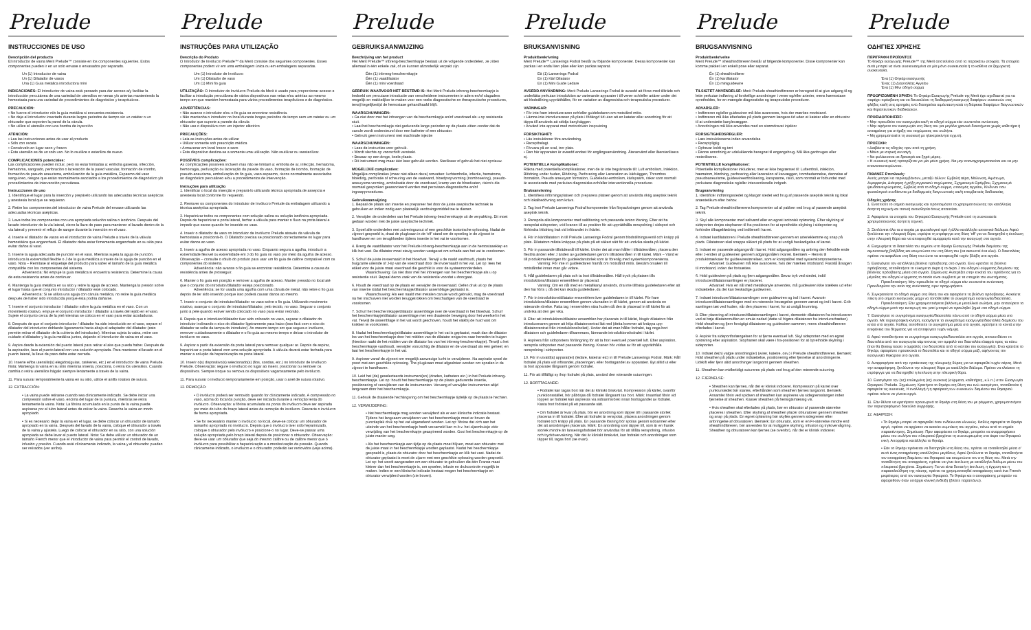Prelude
INSTRUCCIONES DE USO
Descripción del producto
El introductor de vaina Merit Prelude™ consiste en los componentes siguientes. Estos componentes pueden ir en un solo envase o envasados por separado.
Un (1) Introductor de vaina
Un (1) Dilatador de vasos
Una (1) Guía metálica introductora mini
INDICACIONES: El Introductor de vaina está pensado para dar acceso a/y facilitar la introducción percutánea de una variedad de utensilios en venas y/o arterias manteniendo la hemostasia para una variedad de procedimientos de diagnóstico y terapéuticos.
PRECAUCIÓN:
• No fuerce el introductor ni/o la guía metálica si encuentra resistencia.
• No deje el introductor insertado durante largos periodos de tiempo sin un catéter o un obturador que soporten la pared de la cánula.
• No utilice el utensilio con una bomba de inyección
ATENCIÓN:
• Lea las instrucciones antes de usar el producto
• Sólo con receta
• Consérvelo en lugar seco y fresco
• Este utensilio es de un solo uso. No lo reutilice o esterilice de nuevo.
COMPLICACIONES potenciales:
Las complicaciones pueden incluir, pero no estar limitadas a: embolia gaseosa, infección, hematoma, sangrado, perforación o laceración de la pared vascular, formación de trombo, formación de pseudo aneurisma, embolización de la guía metálica, Espasmo del vaso sanguíneo, riesgos que están normalmente asociados a los procedimientos de diagnóstico y/o procedimientos de intervención percutánea.
Instrucciones de uso
1. Identifique el lugar para la inserción y prepárelo utilizando las adecuadas técnicas asépticas y anestesia local que se requieran.
2. Retire los componentes del introductor de vaina Prelude del envase utilizando las adecuadas técnicas asépticas.
3. Lave todos los componentes con una apropiada solución salina o isotónica. Después del lavado introductor de la vía lateral, cierre la llave de paso para mantener el lavado dentro de la vía lateral y prevenir el reflujo de sangre durante la inserción en el vaso.
4. Inserte el dilatador de vasos en el introductor de vaina Prelude a través de la válvula hemostática que enganchará. El dilatador debe estar firmemente enganchado en su sitio para evitar daños al vaso.
5. Inserte la aguja adecuada de punción en el vaso. Mientras sujeta la aguja de punción, introduzca la extremidad flexible o J de la guía metálica a través de la aguja de punción en el vaso. Nota – Remítase al etiquetaje del producto para saber el tamaño de la guía metálica compatible con los componentes del sistema.
Advertencia: No empuje la guía metálica si encuentra resistencia. Determine la causa de esta resistencia antes de continuar.
6. Mantenga la guía metálica en su sitio y retire la aguja de acceso. Mantenga la presión sobre el lugar hasta que el conjunto introductor / dilatador esté colocado.
Advertencia: Si se utiliza una aguja con cánula metálica, no retire la guía metálica después de haber sido introducida porque ésta podría dañarse.
7. Inserte el conjunto introductor / dilatador sobre la guía metálica en el vaso. Con un movimiento rotativo, empuje el conjunto introductor / dilatador a través del tejido en el vaso. Sujete el conjunto cerca de la piel mientras se coloca en el vaso para evitar acodaduras.
8. Después de que el conjunto introductor / dilatador ha sido introducido en el vaso, separe el dilatador del introductor doblando ligeramente hacia abajo el adaptador del dilatador (esto permite retirar el dilatador de la cubierta del introductor). Mientras sujeta la vaina, retire con cuidado el dilatador y la guía metálica juntos, dejando el introductor de vaina en el vaso.
9. Aspire desde la extensión del puerto lateral para retirar el aire que pueda haber. Después de la aspiración, lave el puerto lateral con una solución apropiada. Para mantener el lavado en el puerto lateral, la llave de paso debe estar cerrada.
10. Inserte el/los utensilio(s) elegidos(guías, catéteres, etc.) en el introductor de vaina Prelude. Nota: Mantenga la vaina en su sitio mientras inserta, posiciona, o retira los utensilios. Cuando cambia o retira utensilios hágalo siempre lentamente a través de la vaina.
11. Para suturar temporalmente la vaina en su sitio, utilice el anillo rotativo de sutura.
12. EXTRACCIÓN:
• La vaina puede retirarse cuando sea clínicamente indicado. Se debe iniciar una compresión sobre el vaso, encima del lugar de la puntura, mientras se retira lentamente la vaina. Nota: La fibrina acumulada en la punta de la vaina puede aspirarse por el tubo lateral antes de retirar la vaina. Deseche la vaina en modo apropiado.
• Si es necesario dejar la vaina en el lugar, se debe colocar un obturador de tamaño apropiado en la vaina. Después del lavado de la vaina, coloque el obturador a través de la vaina y ajústela. Luego de colocar el obturador en su sitio, con una solución apropiada se debe lavar el puerto lateral. Nota: Se debe utilizar un obturador de un tamaño French menor que el introductor de vaina para permitir el control de lavado, infusión y presión. Cuando esté clínicamente indicado, la vaina y el obturador pueden ser retirados (ver arriba).
Prelude
INSTRUÇÕES PARA UTILIZAÇÃO
Descrição do Produto
O Introdutor de Invólucro Prelude™ da Merit consiste dos seguintes componentes. Esses componentes podem vir em uma embalagem única ou em embalagens separadas.
Um (1) Introdutor de Invólucro
Um (1) Dilatador de vaso
Um (1) Mini fio guia
UTILIZAÇÃO: O Introdutor de Invólucro Prelude da Merit é usado para proporcionar acesso e facilitar a introdução percutânea de vários dispositivos nas veias e/ou artérias ao mesmo tempo em que mantém hemostasia para vários procedimentos terapêuticos e de diagnóstico.
ADVERTÊNCIAS:
• Não avance o introdutor e/ou o fio guia se encontrar resistência.
• Não mantenha o introdutor no local durante longos períodos de tempo sem um cateter ou um obturador que suporte a parede da cânula
• Não use o dispositivo com um injector eléctrico
PRECAUÇÕES:
• Leia as instruções antes de utilizar
• Utilizar somente sob prescrição médica
• Armazenar em local fresco e seco
• Este dispositivo destina-se a somente uma utilização. Não reutilizar ou reesterilizar.
POSSÍVEIS complicações:
As complicações possíveis incluem mas não se limitam a: embolia de ar, infecção, hematoma, hemorragia, perfuração ou laceração da parede do vaso, formação de trombo, formação de pseudo-aneurisma, embolização do fio guia, vaso espasmo, riscos normalmente associados ao diagnóstico percutâneo e/ou a procedimentos de intervenção.
Instruções para utilização
1. Identificar o local da inserção e prepará-lo utilizando técnica apropriada de assepcia e anestesia local conforme for requerido.
2. Remover os componentes do Introdutor de Invólucro Prelude da embalagem utilizando a técnica asséptica apropriada.
3. Heparinizar todos os componentes com solução salina ou solução isotônica apropriada. Depois de heparinizar a porta lateral, fechar a válvula para manter o fluxo na porta lateral e impedir que escoe quando for inserido no vaso.
4. Inserir o dilatador de vaso no Introdutor de Invólucro Prelude através da válvula de hemostasia e posicioná-lo. O Dilatador precisa se posicionado correctamente no lugar para evitar danos ao vaso.
5. Inserir a agulha de acesso apropriada no vaso. Enquanto segura a agulha, introduzir a extremidade flexível ou extremidade em J do fio guia no vaso por meio da agulha de acesso. Observação – consulte o rótulo do produto para usar um fio guia de calibre compatível com os componentes do sistema.
Advertência: não avance o fio guia se encontrar resistência. Determine a causa da resistência antes de prosseguir.
6. Manter o fio guia em posição e remover a agulha de acesso. Manter pressão no local até que o conjunto do introdutor/dilatador esteja posicionado.
Advertência: se for usada uma agulha com uma cânula de metal, não retire o fio guia depois de ter sido inserido porque isso poderá causar danos ao mesmo.
7. Inserir o conjunto de introdutor/dilatador no vaso sobre o fio guia. Utilizando movimento rotativo, avançar o conjunto de introdutor/dilatador, pelo tecido, no vaso. Segurar o conjunto junto à pele quando estiver sendo colocado no vaso para evitar retorsão.
8. Depois que o introdutor/dilatador tiver sido colocado no vaso, separar o dilatador do introdutor inclinando o eixo do dilatador ligeiramente para baixo (isso fará com o eixo do dilatador se solte da tampa do introdutor). Ao mesmo tempo em que segura o invólucro, remover cuidadosamente o dilatador e o fio guia ao mesmo tempo e deixar o introdutor de invólucro no vaso.
9. Aspirar a partir da extensão da porta lateral para remover qualquer ar. Depois de aspirar, heparinizar a porta lateral com uma solução apropriada. A válvula deverá estar fechada para manter a solução de heparinização na porta lateral.
10. Inserir o(s) dispositivo(s) selecionado(s) (fios, sondas, etc.) no Introdutor de Invólucro Prelude. Observação: segure o invólucro no lugar ao inserir, posicionar ou remover os dispositivos. Sempre troque ou remova os dispositivos vagarosamente pelo invólucro.
11. Para suturar o invólucro temporariamente em posição, usar o anel de sutura rotativo.
12. REMOÇÃO:
• O invólucro poderá ser removido quando for clinicamente indicado. A compressão no vaso, acima do local da punção, deve ser iniciada durante a remoção lenta do invólucro. Observação: a fibrina acumulada na ponta do invólucro deve ser aspirada por meio do tubo do braço lateral antes da remoção do invólucro. Descarte o invólucro de forma apropriada.
• Se for necessário manter o invólucro no local, deve-se colocar um obturador de tamanho apropriado no invólucro. Depois que o invólucro tiver sido heparinizado, coloque o obturador pelo invólucro e posicione-o no lugar. Deve-se passar uma solução apropriada pelo braço lateral depois de posicionar o obturador. Observação: deve-se usar um obturador que seja do mesmo calibre ou de calibre menor que o invólucro para possibilitar a heparinização e a monitorização da pressão. Quando clinicamente indicado, o invólucro e o obturador poderão ser removidos (veja acima).
Prelude
GEBRUIKSAANWIJZING
Beschrijving van het product
Het Merit Prelude™ inbreng-beschermkapje bestaat uit de volgende onderdelen, ze zitten allemaal in één enkele zak, of ze kunnen afzonderlijk verpakt zijn.
Één (1) inbreng-beschermkapje
Één (1) vaatdilatator
Één (1) mini voerdraad
GEBRUIK WAARVOOR HET BESTEMD IS: Het Merit Prelude inbreng-beschermkapje is bedoeld om percutane introductie van verscheidene instrumenten in aders en/of slagaders mogelijk en makkelijker te maken voor een reeks diagnostische en therapeutische procedures, terwijl tegelijkertijd de hemostase gehandhaafd blijft.
WAARSCHUWINGEN:
• Ga niet door met het inbrengen van de beschermkapje en/of voerdraad als u op resistentie stuit.
• Laat het beschermkapje niet gedurende lange perioden op de plaats zitten zonder dat de canule wordt ondersteund door een katheter of een obturator.
• Gebruik geen instrument met machinale injectie
WAARSCHUWINGEN:
• Lees de instructies voor gebruik.
• Wordt slechts op voorschrift verstrekt.
• Bewaar op een droge, koele plaats.
• Dit instrument mag maar één keer gebruikt worden. Steriliseer of gebruik het niet opnieuw.
MOGELIJKE complicaties:
Mogelijke complicaties (maar niet alleen deze) omvatten: luchtembolie, infectie, hematoma, bloeding, perforatie of scheuring van de vaatwand, bloedpropvorming (trombosering), pseudo-aneurysma vorming, embolisatie door de voerdraad, kramp van de bloedvaten, risico's die normaal gesproken geassocieerd worden met percutaan-diagnostische en/of ingreepprocedures.
Gebruiksaanwijzing
1. Bepaal de plaats van insertie en prepareer het door de juiste aseptische techniek te gebruiken en indien nodig een plaatselijk verdovingsmiddel toe te dienen.
2. Verwijder de onderdelen van het Prelude inbreng-beschermkapje uit de verpakking. Dit moet gedaan worden met de juiste aseptische techniek.
3. Spoel alle onderdelen met zuiveringszout of een geschikte isotonische oplossing. Nadat de zijpoort gespoeld is, draai de plugkraan in de 'off' stand om de spoeling in de zijpoort te handhaven en om terugbloeden tijdens insertie in het vat te voorkomen.
4. Breng de vaatdilatator voor het Prelude inbreng-beschermkapje aan in de hemostaseklep en klik het vast. De dilatator moet stevig worden vastgezet om schade aan het vat te voorkomen.
5. Schuif de juiste invoernaald in het bloedvat. Terwijl u de naald vasthoudt, plaats het buigzame uiteinde of J-tip van de voerdraad door de invoernaald in het vat. Let op: lees het etiket voor de juiste maat voerdraad die geschikt is voor de systeemonderdelen.
Waarschuwing: Ga niet door met het inbrengen van het beschermkapje als u op resistentie stuit. Bepaal deroo zaak van de resistentie voordat u doorgaat.
6. Houdt de voerdraad op de plaats en verwijder de invoernaald. Oefen druk uit op de plaats van insertie totdat het beschermkapje/dilatator assemblage geplaatst is.
Waarschuwing: Als een naald met metalen canule wordt gebruikt, mag de voerdraad na het inschuiven niet worden teruggetrokken om beschadigen van de voerdraad te voorkomen.
7. Schuif het beschermkapje/dilatator assemblage over de voerdraad in het bloedvat. Schuif het beschermkapje/dilatator assemblage met een draaiende beweging door het weefsel in het vat. Terwijl de assemblage in het vat wordt geschoven, houdt het vlakbij de huid vast om knikken te voorkomen.
8. Nadat het beschermkapje/dilatator assemblage in het vat is geplaatst, maak dan de dilatator los van het beschermkapje door het midden van de dilatator enigszins naar beneden te buigen (hierdoor raakt de het midden van de dilatator los van het inbreng-beschermkapje). Terwijl u het beschermkapje vasthoudt, verwijder voorzichtig de dilatator en de voerdraad als één geheel, en laat het beschermkapje in het vat.
9. Aspireer vanaf de zijpoort om mogelijk aanwezige lucht te verwijderen. Na aspiratie spoel de poort met een geschikte oplossing. The plugkraan moet afgesloten worden om spoelen in de zijpoort te handhaven.
10. Leid het (de) geselecteerde instrument(en) (draden, katheters etc.) in het Prelude inbreng-beschermkapje. Let op: houdt het beschermkapje op de plaats gedurende insertie, positionering of verwijderen van de instrumenten. Vervang of verwijder instrumenten altijd langzaam door het beschermkapje.
11. Gebruik de draaiende hechtingsring om het beschermkapje tijdelijk op de plaats te hechten.
12. VERWIJDERING:
• Het beschermkapje mag worden verwijderd als er een klinische indicatie bestaat. Tijdens het langzaam verwijderen van het beschermkapje moet er boven de punctieplek druk op het vat uitgeoefend worden. Let op: fibrine dat zich aan het uiteinde van het beschermkapje heeft verzameld kan m.b.v. het zijarmbuisje vóór verwijding van het beschermkapje geaspireerd worden. Gooi het beschermkapje op de juiste manier weg.
• Als het beschermkapje een tijdje op de plaats moet blijven, moet een obturator met de juiste maat in het beschermkapje worden geplaatst. Nadat het beschermkapje gespoeld is, plaats de obturator door het beschermkapje en klik het vast. Nadat de obturator geplaatst is moet de zijarm met een geschikte oplossing worden gespoeld. Let op: het wordt aangeraden om een obturator te gebruiken die één Franse maat kleiner dan het beschermkapje is, om spoelen, infusie en drukcontrole mogelijk te maken. Indien er een klinische indicatie bestaat mogen het beschermkapje en obturator verwijderd worden (zie boven).
Prelude
BRUKSANVISNING
Produktbeskrivning
Merit Prelude™ Lanserings Fodral består av följande komponenter. Dessa komponenter kan packas i en enda liten påse eller kan packas separat.
Ett (1) Lanserings Fodral
En (1) Kärl Dilatator
En (1) Mini Guide Ledare
AVSEDD ANVÄNDNING: Merit Prelude Lanserings Fodral är avsedd att förse med tillträde och underlätta perkutan introduktion av varierande apparater i till vener och/eller artärer under det att blodstillning upprätthålles, för en variation av diagnosiska och terapeutiska procedurer.
VARNINGAR:
• För inte fram introduceraren och/eller guideledaren om motstånd möts.
• Lämna inte introduceraren på plats i förlängd tid utan att en kateter eller anordning för att täppa till används att stödja kanylväggen.
• Använd inte apparat med motordriven insprutning
FÖRSIKTIGHET:
• Läs instruktioner före användning.
• Receptbelagt.
• Förvara på en sval, torr plats.
• Den här apparaten är avsedd endast för engångsanvändning. Återanvänd eller återsterilisera ej.
POTENTIELLA Komplikationer:
Räkna med potentiella komplikationer, men de är inte begränsade till: Luft embolism, Infektion, Blödning under huden, Blödning, Perforering eller Laceration av kärlväggen, Thrombos formation, Pseudo aneurysm formation, Guideledar-embolism, kärlspasm, risker som normalt är associerade med perkutan diagnosiska och/eller interventionella procedurer.
Bruksanvisning
1. Identifiera införningsplatsen och preparera platsen genom att använda riktig aseptisk teknik och lokalbedövning som krävs.
2. Tag bort Prelude Lanserings Fodral komponenter från förpackningen genom att använda aseptisk teknik.
3. Renspola alla komponenter med saltlösning och passande isoton lösning. Efter att ha renspolat sidoporten, vrid kranen till av position för att upprätthålla renspolning i sidoport och förhindra blödning bak vid införandet in i kärlet.
4. För in kärldilatatorn in till Prelude Lanserings Fodral genom blodstillningsventil och knäpp på plats. Dilatatorn måste knäppas på plats på ett säkert sätt för att undvika skada på kärlet.
5. För in passande tillträdesnål till kärlet. Under det att man håller i tillträdesnålen, placera den flexibla änden eller J änden av guideledaren genom tillträdesnålen in till kärlet. Märk – Vänd er till produktmarkeringen för guideledarstorlek som är förenlig med systemkomponenterna.
Varning: För inte in guideledaren framåt om motstånd möts. Bestäm orsaken till motståndet innan man går vidare.
6. Håll guideledaren på plats och ta bort tillträdesnålen. Håll tryck på platsen tills introduktions/dilatator ensemblem är placerad.
Varning: Om en nål med en metallkanyl används, dra inte tillbaka guideledaren efter att den har förts i, då det kan skada guideledaren.
7. För in introduktions/dilatator ensemblem över guideledaren in till kärlet. För fram introduktions/dilatator ensemblem genom vävnaden in till kärlet, genom att använda en roterande rörelse. Fatta tag i ensemblen nära huden då den är placerad in till kärlet för att undvika att den ger vika.
8. Efter att introduktions/dilatator ensemblen har placerats in till kärlet, lösgör dilatatorn från introduceraren genom att böja dilatatorcentrat lätt ned (detta kommer att knäppa upp dilatatorcentrat från introduktionslocket). Under det att man håller fodralet, tag noga bort dilatatorn och guideledaren tillsammans, lämnande introduktionsfodralet i kärlet.
9. Aspirera från sidoportens förlängning för att ta bort eventuell potentiell luft. Efter aspiration, renspola sidoporten med passande lösning. Kranen bör vridas av för att upprätthålla renspolning i sidoporten.
10. För in utvald(a) apparat(er) (ledare, katetrar etc) in till Prelude Lanserings Fodral. Märk: Håll fodralet på plats vid införandet, placeringen, eller borttagandet av apparaten. Byt alltid ut eller ta bort apparater långsamt genom fodralet.
11. För att tillfälligt sy ihop fodralet på plats, använd den roterande suturringen.
12. BORTTAGANDE:
• Fodralet kan tagas bort när det är kliniskt önskvärt. Kompression på kärlet, ovanför punktionsstället, bör påbörjas då fodralet långsamt tas bort. Märk: Insamlad fibrin vid toppen av fodralet kan aspireras via sidoarmsröret innan borttagandet av fodralet. Kasta bort fodralet på ett passande sätt.
• Om fodralet är kvar på plats, bör en anordning som täpper till i passande storlek placeras in till fodralet. Efter att fodralet är renspolat, placera anordningen genom fodralet och knäpp på plats. En passande lösning bör spolas genom sidoarmen efter det att anordningen placerats. Märk: En anordning som täpper till, som är en fransk storlek mindre än lanseringsfodralet bör användas för att tillåta renspolning, infusion och tryckövervakning. När det är kliniskt önskvärt, kan fodralet och anordningen som täpper till, tagas bort (se ovan).
Prelude
BRUGSANVISNING
Produktbeskrivelse
Merit Prelude™ sheathindføreren består af følgende komponenter. Disse komponenter kan komme pakket i en enkelt pose eller separat.
Én (1) sheathindfører
Én (1) kardilatator
Én (1) miniguidewire
TILSIGTET ANVENDELSE: Merit Prelude sheathindføreren er beregnet til at give adgang til og lette perkutan indføring af forskellige anordninger i vener og/eller arterier, mens hæmostase opretholdes, for en mængde diagnostiske og terapeutiske procedurer.
ADVARSLER:
• Indføreren og/eller guidewiren må ikke avanceres, hvis der mærkes modstand.
• Indføreren må ikke efterlades på plads gennem længere tid uden et kateter eller en obturator til at understøtte kanylevæggen.
• Anordningen må ikke anvendes med en strømdrevet injektor
FORSIGTIGHEDSREGLER:
• Læs instruktionerne inden anvendelse
• Receptpligtig
• Opbevar koldt og tørt
• Denne anordning er udelukkende beregnet til engangsbrug. Må ikke genbruges eller resteriliseres.
POTENTIELLE komplikationer:
Potentielle komplikationer inkluderer, men er ikke begrænset til: Luftemboli, infektion, hæmatom, blødning, perforering eller laceration af karvæggen, trombedannelse, dannelse af pseudoaneurisme, guidewireembolisering, karspasme, risici, som normalt er forbundet med perkutane diagnostiske og/eller interventionelle indgreb.
Brugsanvisning
1. Identificér indføringsstedet og klargør stedet ved brug af passende aseptisk teknik og lokal anæstetikum efter behov.
2. Tag Prelude sheathindførerens komponenter ud af pakken ved brug af passende aseptisk teknik.
3. Skyl alle komponenter med saltvand eller en egnet isotonisk opløsning. Efter skylning af sideporten drejes stophanen til fra-positionen for at opretholde skylning i sideporten og forhindre tilbageblødning ved indførsel i karret.
4. Indsæt kardilatatoren i Prelude sheathindføreren gennem en arterieklemme og snap på plads. Dilatatoren skal snappe sikkert på plads for at undgå beskadigelse af karret.
5. Indsæt en passende adgangsnål i karret. Hold adgangsnålen og anbring den fleksible ende eller J-enden af guidewiren gennem adgangsnålen i karret. Bemærk – Henvis til produktmærkater for guidewirestørrelsen, som er kompatibel med systemkomponenterne.
Advarsel: Guidewiren må ikke avanceres, hvis der mærkes modstand. Fastslå årsagen til modstand, inden der fortsættes.
6. Hold guidewiren på plads og fjern adgangsnålen. Bevar tryk ved stedet, indtil introducer/dilatatorsamlingen er placeret.
Advarsel: Hvis en nål med metalkanyle anvendes, må guidewiren ikke trækkes ud efter indsættelse, da det kan beskadige guidewiren.
7. Indsæt introducer/dilatatorsamlingen over guidewiren og ind i karret. Avancér introducer/dilatatorsamlingen med en roterende bevægelse gennem vævet og ind i karret. Grib samlingen tæt ved huden, når den placeres i karret, for at undgå krumning.
8. Efter placering af introducer/dilatatorsamlingen i karret, demontér dilatatoren fra introduceren ved at bøje dilatatormuffen en smule nedad (dette vil frigøre dilatatoren fra introducerhætten). Hold sheathen og fjern forsigtigt dilatatoren og guidewiren sammen, mens sheathindføreren efterlades i karret.
9. Aspirér fra sideportforlængelsen for at fjerne eventuel luft. Skyl sideporten med en egnet opløsning efter aspiration. Stophanen skal være i fra-positionen for at opretholde skylning i sideporten.
10. Indsæt de(n) valgte anordning(er) (wirer, katetre, osv.) i Prelude sheathindføreren. Bemærk: Hold sheathen på plads under indsættelse, positionering eller fjernelse af anordningerne. Udskift eller fjern altid anordninger langsomt gennem sheathen.
11. Sheathen kan midlertidigt sutureres på plads ved brug af den roterende suturring.
12. FJERNELSE:
• Sheathen kan fjernes, når det er klinisk indiceret. Kompression på karret over punkturstedet bør startes, efterhånden som sheathen fjernes langsomt. Bemærk: Ansamlet fibrin ved spidsen af sheathen kan aspireres via sidegrensslangen inden fjernelse af sheathen. Kassér sheathen på hensigtsmæssig vis.
• Hvis sheathen skal efterlades på plads, bør en obturator af passende størrelse placeres i sheathen. Efter skylning af sheathen placér obturatoren gennem sheathen og snap på plads. En egnet opløsning bør skylles gennem sidegrenen efter anbringelse af obturatoren. Bemærk: En obturator, som er en Fr-størrelse mindre end sheathindføreren, bør anvendes for at muliggøre skylning, infusion og trykovervågning. Sheathen og obturatoren kan fjernes (se ovenfor), når det er klinisk indiceret.
Prelude
ΟΔΗΓΙΕΣ ΧΡΗΣΗΣ
ΠΕΡΙΓΡΑΦΗ ΠΡΟΪΟΝΤΟΣ
Το θηκάρι εισαγωγής Prelude™ της Merit αποτελείται από τα παρακάτω στοιχεία. Τα στοιχεία αυτά μπορεί να είναι συσκευασμένα σε μία μόνο συσκευασία ή το καθένα σε ξεχωριστή συσκευασία.
Ένα (1) Θηκάρι εισαγωγής
Ένας (1) Διαστολέας Αγγείου
Ένα (1) Μίνι οδηγό σύρμα
ΠΡΟΟΡΙΖΟΜΕΝΗ ΧΡΗΣΗ: Το Θηκάρι Εισαγωγής Prelude της Merit έχει σχεδιαστεί για να παρέχει πρόσβαση και να διευκολύνει τη διαδερμική εισαγωγή διαφόρων συσκευών στις φλέβες και/ή στις αρτηρίες ενώ διατηρείται αιμόσταση κατά τη διάρκεια διαφόρων διαγνωστικών και θεραπευτικών διαδικασιών.
ΠΡΟΕΙΔΟΠΟΙΗΣΕΙΣ:
• Μην προωθείτε τον εισαγωγέα και/ή το οδηγό σύρμα εάν συναντάτε αντίσταση.
• Μην αφήνετε τον εισαγωγέα στη θέση του για μεγάλα χρονικά διαστήματα χωρίς καθετήρα ή αποφράκτη για στήριξη του τοιχώματος του σωλήνα.
• Μη χρησιμοποιείτε τη συσκευή με ηλεκτροκίνητο εγχυτή.
ΠΡΟΣΟΧΗ:
• Διαβάστε τις οδηγίες πριν από τη χρήση.
• Μόνο με ιατρική συνταγή.
• Να φυλάσσεται σε δροσερό και ξηρό μέρος.
• Η συσκευή αυτή προορίζεται για μία μόνο χρήση. Να μην επαναχρησιμοποιείται και να μην επαναποστειρώνεται.
ΠΙΘΑΝΕΣ Επιπλοκές:
Αυτές μπορεί να περιλαμβάνουν, μεταξύ άλλων: Εμβολή αέρα, Μόλυνση, Αιμάτωμα, Αιμορραγία, Διάτρηση ή ρήξη αγγειακού τοιχώματος, Σχηματισμό Θρόμβου, Σχηματισμό ψευδοανευρύσματος, Εμβολή από το οδηγό σύρμα, σπασμός αγγείου, Κίνδυνοι που φυσιολογικά συνδέονται με διαδερμικές διαγνωστικές και/ή επεμβατικές διαδικασίες.
Οδηγίες χρήσης
1. Εντοπίστε το σημείο εισαγωγής και προετοιμάστε το χρησιμοποιώντας την κατάλληλη άσηπτη τεχνική και τοπική αναισθησία όπως απαιτείται.
2. Αφαιρέστε τα στοιχεία του Θηκαριού Εισαγωγής Prelude από τη συσκευασία χρησιμοποιώντας άσηπτη τεχνική.
3. Ξεπλύνετε όλα τα στοιχεία με φυσιολογικό ορό ή άλλο κατάλληλο ισοτονικό διάλυμα. Αφού ξεπλύνετε την πλευρική θύρα, στρέψτε τη στρόφιγγα στη θέση 'off' για να διατηρηθεί η έκπλυση στην πλευρική θύρα και να αποφευχθεί αιμορραγία κατά την εισαγωγή στο αγγείο.
4. Εισχωρήστε το διαστολέα του αγγείου στο θηκάρι Εισαγωγής Prelude διαμέσου της αιμοστατικής βαλβίδας και κουμπώστε τον στη θέση του (να ακουστεί ένα κλικ). Ο διαστολέας πρέπει να ασφαλίσει στη θέση του ώστε να αποφευχθεί τυχόν βλάβη στο αγγείο.
5. Εισαγάγετε την κατάλληλη βελόνα πρόσβασης στο αγγείο. Ενώ κρατάτε τη βελόνα πρόσβασης, τοποθετήστε το εύκαμπτο άκρο ή το άκρο J του οδηγού σύρματος διαμέσου της βελόνας πρόσβασης μέσα στο αγγείο. Σημείωση: Ανατρέξτε στην ετικέτα του προϊόντος για το μέγεθος του οδηγού σύρματος το οποίο είναι συμβατό με τα στοιχεία του συστήματος.
Προειδοποίηση: Μην προωθείτε το οδηγό σύρμα εάν συναντάτε αντίσταση. Προσδιορίστε την αιτία της αντίστασης πριν προχωρήσετε.
6. Συγκρατείστε το οδηγό σύρμα στη θέση του και αφαιρέστε τη βελόνα πρόσβασης. Ασκείστε πίεση στο σημείο εισαγωγής μέχρι να τοποθετηθεί το συγκρότημα εισαγωγέα/διαστολέα.
Προειδοποίηση: Εάν χρησιμοποιήσετε βελόνα με μεταλλικό σωλήνα, μην αποσύρετε το οδηγό σύρμα μετά την εισαγωγή του γιατί μπορεί να προκληθεί ζημιά στο οδηγό σύρμα.
7. Εισαγάγετε το συγκρότημα εισαγωγέα/διαστολέα πάνω από το οδηγό σύρμα μέσα στο αγγείο. Με περιστροφική κίνηση, εισαγάγετε το συγκρότημα εισαγωγέα/διαστολέα διαμέσου του ιστού στο αγγείο. Καθώς τοποθετείτε το συγκρότημα μέσα στο αγγείο, κρατήστε το κοντά στην επιφάνεια του δέρματος για να αποφύγετε τυχόν κάμψη.
8. Αφού τοποθετήσετε το συγκρότημα εισαγωγέα/διαστολέα στο αγγείο, αποσυνδέστε το διαστολέα από τον εισαγωγέα κάμπτοντας τον ομφαλό του διαστολέα ελαφρά προς τα κάτω (έτσι θα ξεκουμπώσει ο ομφαλός του διαστολέα από το καπάκι του εισαγωγέα). Ενώ κρατάτε το θηκάρι, αφαιρέστε προσεκτικά το διαστολέα και το οδηγό σύρμα μαζί, αφήνοντας τον εισαγωγέα θηκαριού στο αγγείο.
9. Αναρροφήστε από την προέκταση της πλευρικής θύρας για να αφαιρεθεί τυχόν αέρας. Μετά την αναρρόφηση, ξεπλύνετε την πλευρική θύρα με κατάλληλο διάλυμα. Πρέπει να κλείσετε τη στρόφιγγα για να διατηρηθεί η έκπλυση στην πλευρική θύρα.
10. Εισαγάγετε την (τις) επιλεγμένη (ες) συσκευή (σύρματα, καθετήρες, κ.λ.π.) στον Εισαγωγέα Θηκαριού Prelude. Σημείωση: Κρατήστε το θηκάρι στη θέση του ενώ εισαγάγετε, τοποθετείτε ή αφαιρείτε τις συσκευές. Η εναλλαγή ή η αφαίρεση των συσκευών διαμέσου του θηκαριού πρέπει πάντα να γίνεται αργά.
11. Εάν θέλετε να κρατήσετε προσωρινά το θηκάρι στη θέση του με ράμματα, χρησιμοποιήστε τον περιστρεφόμενο δακτύλιο συρραφής.
12. ΑΦΑΙΡΕΣΗ:
• Το θηκάρι μπορεί να αφαιρεθεί όταν ενδείκνυται κλινικώς. Καθώς αφαιρείτε το θηκάρι αργά, πρέπει να αρχίσετε να ασκείτε συμπίεση του αγγείου, πάνω από το σημείο παρακέντησης. Σημείωση: Πριν αφαιρέσετε το θηκάρι, μπορείτε να αναρροφήσετε μέσω του σωλήνα του πλευρικού βραχίονα τη συσσωρευμένη στο άκρο του θηκαριού ινική. Απορρίψτε κατάλληλα το θηκάρι.
• Εάν το θηκάρι πρόκειται να διατηρηθεί στη θέση του, πρέπει να τοποθετηθεί μέσα σ' αυτό ένας αποφράκτης κατάλληλου μεγέθους. Αφού ξεπλύνετε το θηκάρι, τοποθετήστε τον αποφράκτη διαμέσου του θηκαριού και κουμπώστε τον στη θέση του. Μετά την τοποθέτηση του αποφράκτη, πρέπει να γίνει έκπλυση με κατάλληλο διάλυμα μέσω του πλευρικού βραχίονα. Σημείωση: Για να είναι δυνατή η έκπλυση, η έγχυση και η παρακολούθηση της πίεσης, πρέπει να χρησιμοποιηθεί αποφράκτης κατά ένα French μικρότερος από τον εισαγωγέα θηκαριού. Το θηκάρι και ο αποφράκτης μπορούν να αφαιρεθούν όταν υπάρχει κλινική ένδειξη (βλέπε παραπάνω).